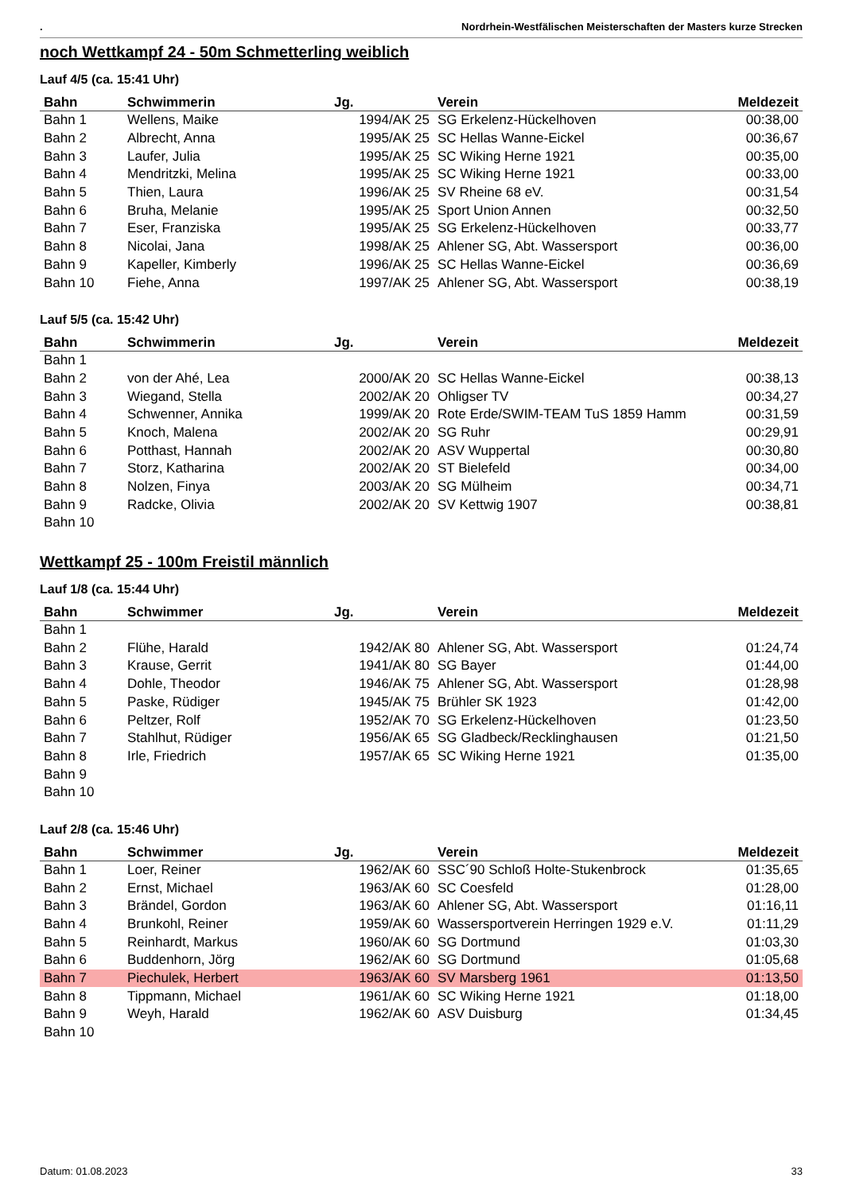. Nordrhein-Westfälischen Meisterschaften der Masters kurze Strecken
noch Wettkampf 24 - 50m Schmetterling weiblich
Lauf 4/5 (ca. 15:41 Uhr)
| Bahn | Schwimmerin | Jg. | Verein | Meldezeit |
| --- | --- | --- | --- | --- |
| Bahn 1 | Wellens, Maike | 1994/AK 25 | SG Erkelenz-Hückelhoven | 00:38,00 |
| Bahn 2 | Albrecht, Anna | 1995/AK 25 | SC Hellas Wanne-Eickel | 00:36,67 |
| Bahn 3 | Laufer, Julia | 1995/AK 25 | SC Wiking Herne 1921 | 00:35,00 |
| Bahn 4 | Mendritzki, Melina | 1995/AK 25 | SC Wiking Herne 1921 | 00:33,00 |
| Bahn 5 | Thien, Laura | 1996/AK 25 | SV Rheine 68 eV. | 00:31,54 |
| Bahn 6 | Bruha, Melanie | 1995/AK 25 | Sport Union Annen | 00:32,50 |
| Bahn 7 | Eser, Franziska | 1995/AK 25 | SG Erkelenz-Hückelhoven | 00:33,77 |
| Bahn 8 | Nicolai, Jana | 1998/AK 25 | Ahlener SG, Abt. Wassersport | 00:36,00 |
| Bahn 9 | Kapeller, Kimberly | 1996/AK 25 | SC Hellas Wanne-Eickel | 00:36,69 |
| Bahn 10 | Fiehe, Anna | 1997/AK 25 | Ahlener SG, Abt. Wassersport | 00:38,19 |
Lauf 5/5 (ca. 15:42 Uhr)
| Bahn | Schwimmerin | Jg. | Verein | Meldezeit |
| --- | --- | --- | --- | --- |
| Bahn 1 | | | | |
| Bahn 2 | von der Ahé, Lea | 2000/AK 20 | SC Hellas Wanne-Eickel | 00:38,13 |
| Bahn 3 | Wiegand, Stella | 2002/AK 20 | Ohligser TV | 00:34,27 |
| Bahn 4 | Schwenner, Annika | 1999/AK 20 | Rote Erde/SWIM-TEAM TuS 1859 Hamm | 00:31,59 |
| Bahn 5 | Knoch, Malena | 2002/AK 20 | SG Ruhr | 00:29,91 |
| Bahn 6 | Potthast, Hannah | 2002/AK 20 | ASV Wuppertal | 00:30,80 |
| Bahn 7 | Storz, Katharina | 2002/AK 20 | ST Bielefeld | 00:34,00 |
| Bahn 8 | Nolzen, Finya | 2003/AK 20 | SG Mülheim | 00:34,71 |
| Bahn 9 | Radcke, Olivia | 2002/AK 20 | SV Kettwig 1907 | 00:38,81 |
| Bahn 10 | | | | |
Wettkampf 25 - 100m Freistil männlich
Lauf 1/8 (ca. 15:44 Uhr)
| Bahn | Schwimmer | Jg. | Verein | Meldezeit |
| --- | --- | --- | --- | --- |
| Bahn 1 | | | | |
| Bahn 2 | Flühe, Harald | 1942/AK 80 | Ahlener SG, Abt. Wassersport | 01:24,74 |
| Bahn 3 | Krause, Gerrit | 1941/AK 80 | SG Bayer | 01:44,00 |
| Bahn 4 | Dohle, Theodor | 1946/AK 75 | Ahlener SG, Abt. Wassersport | 01:28,98 |
| Bahn 5 | Paske, Rüdiger | 1945/AK 75 | Brühler SK 1923 | 01:42,00 |
| Bahn 6 | Peltzer, Rolf | 1952/AK 70 | SG Erkelenz-Hückelhoven | 01:23,50 |
| Bahn 7 | Stahlhut, Rüdiger | 1956/AK 65 | SG Gladbeck/Recklinghausen | 01:21,50 |
| Bahn 8 | Irle, Friedrich | 1957/AK 65 | SC Wiking Herne 1921 | 01:35,00 |
| Bahn 9 | | | | |
| Bahn 10 | | | | |
Lauf 2/8 (ca. 15:46 Uhr)
| Bahn | Schwimmer | Jg. | Verein | Meldezeit |
| --- | --- | --- | --- | --- |
| Bahn 1 | Loer, Reiner | 1962/AK 60 | SSC´90 Schloß Holte-Stukenbrock | 01:35,65 |
| Bahn 2 | Ernst, Michael | 1963/AK 60 | SC Coesfeld | 01:28,00 |
| Bahn 3 | Brändel, Gordon | 1963/AK 60 | Ahlener SG, Abt. Wassersport | 01:16,11 |
| Bahn 4 | Brunkohl, Reiner | 1959/AK 60 | Wassersportverein Herringen 1929 e.V. | 01:11,29 |
| Bahn 5 | Reinhardt, Markus | 1960/AK 60 | SG Dortmund | 01:03,30 |
| Bahn 6 | Buddenhorn, Jörg | 1962/AK 60 | SG Dortmund | 01:05,68 |
| Bahn 7 | Piechulek, Herbert | 1963/AK 60 | SV Marsberg 1961 | 01:13,50 |
| Bahn 8 | Tippmann, Michael | 1961/AK 60 | SC Wiking Herne 1921 | 01:18,00 |
| Bahn 9 | Weyh, Harald | 1962/AK 60 | ASV Duisburg | 01:34,45 |
| Bahn 10 | | | | |
Datum: 01.08.2023 33